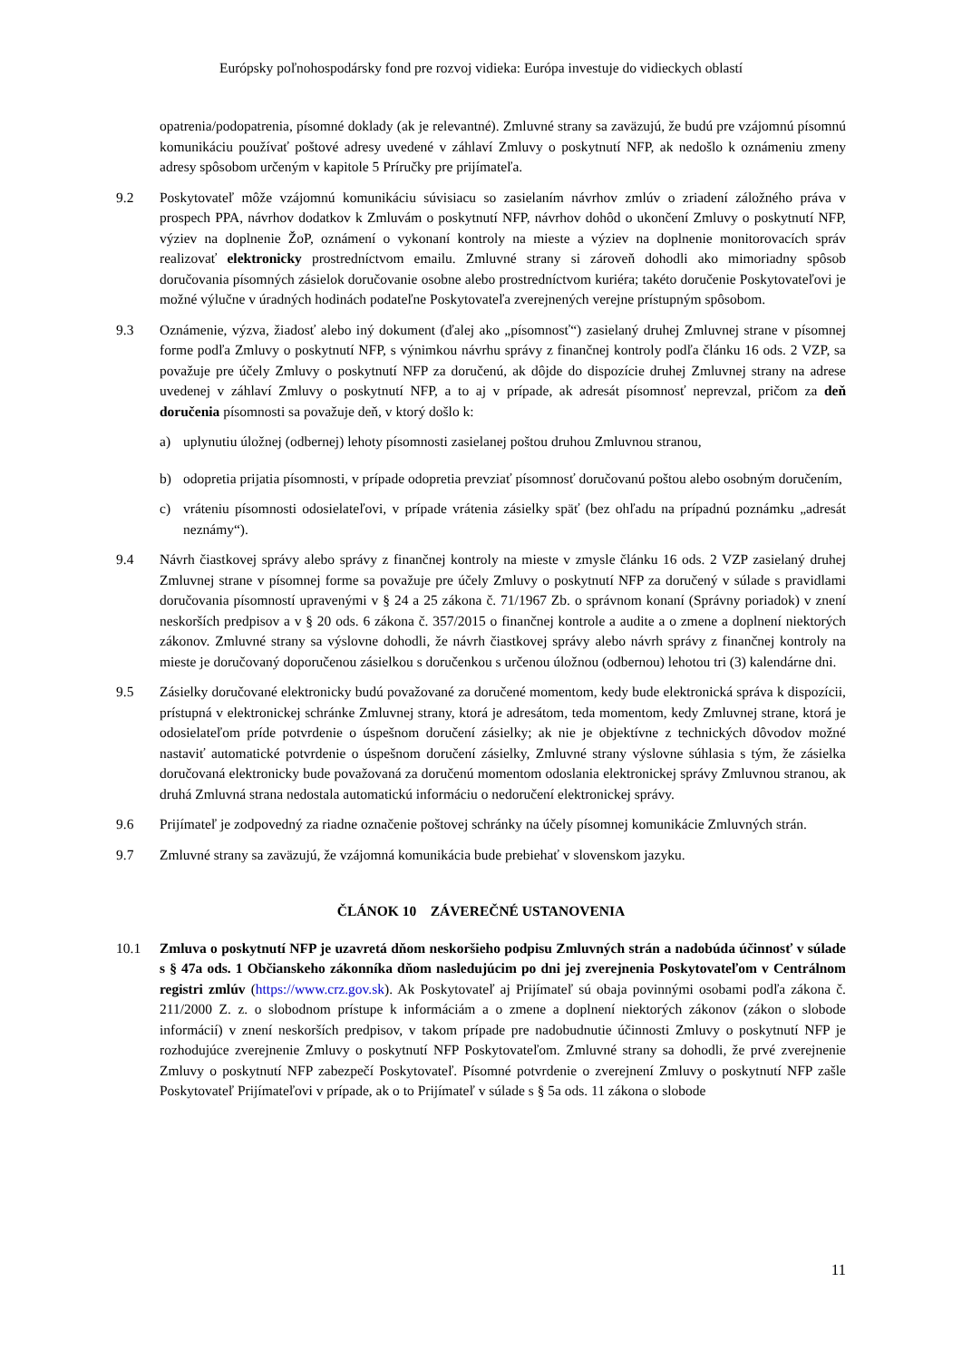Európsky poľnohospodársky fond pre rozvoj vidieka: Európa investuje do vidieckych oblastí
opatrenia/podopatrenia, písomné doklady (ak je relevantné). Zmluvné strany sa zaväzujú, že budú pre vzájomnú písomnú komunikáciu používať poštové adresy uvedené v záhlaví Zmluvy o poskytnutí NFP, ak nedošlo k oznámeniu zmeny adresy spôsobom určeným v kapitole 5 Príručky pre prijímateľa.
9.2 Poskytovateľ môže vzájomnú komunikáciu súvisiacu so zasielaním návrhov zmlúv o zriadení záložného práva v prospech PPA, návrhov dodatkov k Zmluvám o poskytnutí NFP, návrhov dohôd o ukončení Zmluvy o poskytnutí NFP, výziev na doplnenie ŽoP, oznámení o vykonaní kontroly na mieste a výziev na doplnenie monitorovacích správ realizovať elektronicky prostredníctvom emailu. Zmluvné strany si zároveň dohodli ako mimoriadny spôsob doručovania písomných zásielok doručovanie osobne alebo prostredníctvom kuriéra; takéto doručenie Poskytovateľovi je možné výlučne v úradných hodinách podateľne Poskytovateľa zverejnených verejne prístupným spôsobom.
9.3 Oznámenie, výzva, žiadosť alebo iný dokument (ďalej ako „písomnosť“) zasielaný druhej Zmluvnej strane v písomnej forme podľa Zmluvy o poskytnutí NFP, s výnimkou návrhu správy z finančnej kontroly podľa článku 16 ods. 2 VZP, sa považuje pre účely Zmluvy o poskytnutí NFP za doručenú, ak dôjde do dispozície druhej Zmluvnej strany na adrese uvedenej v záhlaví Zmluvy o poskytnutí NFP, a to aj v prípade, ak adresát písomnosť neprevzal, pričom za deň doručenia písomnosti sa považuje deň, v ktorý došlo k:
a) uplynutiu úložnej (odbernej) lehoty písomnosti zasielanej poštou druhou Zmluvnou stranou,
b) odopretia prijatia písomnosti, v prípade odopretia prevziať písomnosť doručovanú poštou alebo osobným doručením,
c) vráteniu písomnosti odosielateľovi, v prípade vrátenia zásielky späť (bez ohľadu na prípadnú poznámku „adresát neznámy“).
9.4 Návrh čiastkovej správy alebo správy z finančnej kontroly na mieste v zmysle článku 16 ods. 2 VZP zasielaný druhej Zmluvnej strane v písomnej forme sa považuje pre účely Zmluvy o poskytnutí NFP za doručený v súlade s pravidlami doručovania písomností upravenými v § 24 a 25 zákona č. 71/1967 Zb. o správnom konaní (Správny poriadok) v znení neskorších predpisov a v § 20 ods. 6 zákona č. 357/2015 o finančnej kontrole a audite a o zmene a doplnení niektorých zákonov. Zmluvné strany sa výslovne dohodli, že návrh čiastkovej správy alebo návrh správy z finančnej kontroly na mieste je doručovaný doporučenou zásielkou s doručenkou s určenou úložnou (odbernou) lehotou tri (3) kalendárne dni.
9.5 Zásielky doručované elektronicky budú považované za doručené momentom, kedy bude elektronická správa k dispozícii, prístupná v elektronickej schránke Zmluvnej strany, ktorá je adresátom, teda momentom, kedy Zmluvnej strane, ktorá je odosielateľom príde potvrdenie o úspešnom doručení zásielky; ak nie je objektívne z technických dôvodov možné nastaviť automatické potvrdenie o úspešnom doručení zásielky, Zmluvné strany výslovne súhlasia s tým, že zásielka doručovaná elektronicky bude považovaná za doručenú momentom odoslania elektronickej správy Zmluvnou stranou, ak druhá Zmluvná strana nedostala automatickú informáciu o nedoručení elektronickej správy.
9.6 Prijímateľ je zodpovedný za riadne označenie poštovej schránky na účely písomnej komunikácie Zmluvných strán.
9.7 Zmluvné strany sa zaväzujú, že vzájomná komunikácia bude prebiehať v slovenskom jazyku.
ČLÁNOK 10 ZÁVEREČNÉ USTANOVENIA
10.1 Zmluva o poskytnutí NFP je uzavretá dňom neskoršieho podpisu Zmluvných strán a nadobúda účinnosť v súlade s § 47a ods. 1 Občianskeho zákonníka dňom nasledujúcim po dni jej zverejnenia Poskytovateľom v Centrálnom registri zmlúv (https://www.crz.gov.sk). Ak Poskytovateľ aj Prijímateľ sú obaja povinnými osobami podľa zákona č. 211/2000 Z. z. o slobodnom prístupe k informáciám a o zmene a doplnení niektorých zákonov (zákon o slobode informácií) v znení neskorších predpisov, v takom prípade pre nadobudnutie účinnosti Zmluvy o poskytnutí NFP je rozhodujúce zverejnenie Zmluvy o poskytnutí NFP Poskytovateľom. Zmluvné strany sa dohodli, že prvé zverejnenie Zmluvy o poskytnutí NFP zabezpečí Poskytovateľ. Písomné potvrdenie o zverejnení Zmluvy o poskytnutí NFP zašle Poskytovateľ Prijímateľovi v prípade, ak o to Prijímateľ v súlade s § 5a ods. 11 zákona o slobode
11